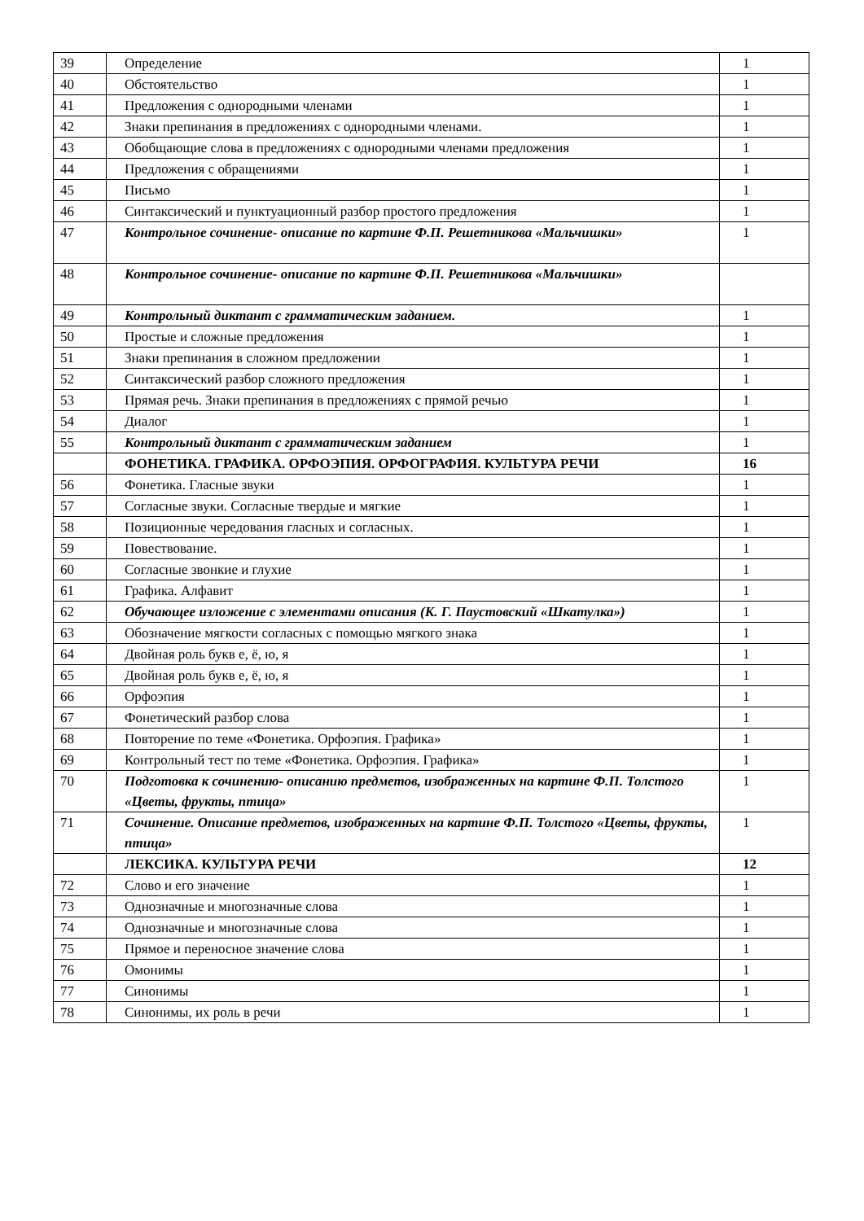| 39 | Определение | 1 |
| 40 | Обстоятельство | 1 |
| 41 | Предложения с однородными членами | 1 |
| 42 | Знаки препинания в предложениях с однородными членами. | 1 |
| 43 | Обобщающие слова в предложениях с однородными членами предложения | 1 |
| 44 | Предложения с обращениями | 1 |
| 45 | Письмо | 1 |
| 46 | Синтаксический и пунктуационный разбор простого предложения | 1 |
| 47 | Контрольное сочинение- описание по картине Ф.П. Решетникова «Мальчишки» | 1 |
| 48 | Контрольное сочинение- описание по картине Ф.П. Решетникова «Мальчишки» | |
| 49 | Контрольный диктант с грамматическим заданием. | 1 |
| 50 | Простые и сложные предложения | 1 |
| 51 | Знаки препинания в сложном предложении | 1 |
| 52 | Синтаксический разбор сложного предложения | 1 |
| 53 | Прямая речь. Знаки препинания в предложениях с прямой речью | 1 |
| 54 | Диалог | 1 |
| 55 | Контрольный диктант с грамматическим заданием | 1 |
| | ФОНЕТИКА. ГРАФИКА. ОРФОЭПИЯ. ОРФОГРАФИЯ. КУЛЬТУРА РЕЧИ | 16 |
| 56 | Фонетика. Гласные звуки | 1 |
| 57 | Согласные звуки. Согласные твердые и мягкие | 1 |
| 58 | Позиционные чередования гласных и согласных. | 1 |
| 59 | Повествование. | 1 |
| 60 | Согласные звонкие и глухие | 1 |
| 61 | Графика. Алфавит | 1 |
| 62 | Обучающее изложение с элементами описания (К. Г. Паустовский «Шкатулка») | 1 |
| 63 | Обозначение мягкости согласных с помощью мягкого знака | 1 |
| 64 | Двойная роль букв е, ё, ю, я | 1 |
| 65 | Двойная роль букв е, ё, ю, я | 1 |
| 66 | Орфоэпия | 1 |
| 67 | Фонетический разбор слова | 1 |
| 68 | Повторение по теме «Фонетика. Орфоэпия. Графика» | 1 |
| 69 | Контрольный тест по теме «Фонетика. Орфоэпия. Графика» | 1 |
| 70 | Подготовка к сочинению- описанию предметов, изображенных на картине Ф.П. Толстого «Цветы, фрукты, птица» | 1 |
| 71 | Сочинение. Описание предметов, изображенных на картине Ф.П. Толстого «Цветы, фрукты, птица» | 1 |
| | ЛЕКСИКА. КУЛЬТУРА РЕЧИ | 12 |
| 72 | Слово и его значение | 1 |
| 73 | Однозначные и многозначные слова | 1 |
| 74 | Однозначные и многозначные слова | 1 |
| 75 | Прямое и переносное значение слова | 1 |
| 76 | Омонимы | 1 |
| 77 | Синонимы | 1 |
| 78 | Синонимы, их роль в речи | 1 |